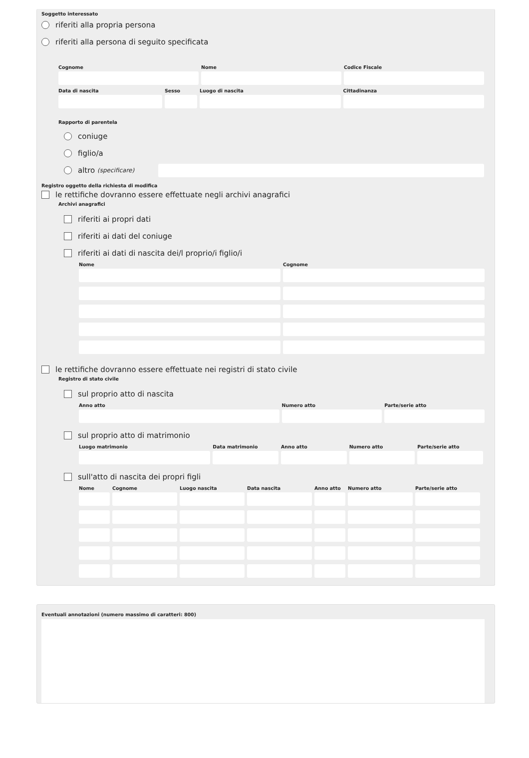Soggetto interessato
riferiti alla propria persona
riferiti alla persona di seguito specificata
Cognome Nome Codice Fiscale
Data di nascita Sesso Luogo di nascita Cittadinanza
Rapporto di parentela
coniuge
figlio/a
altro (specificare)
Registro oggetto della richiesta di modifica
le rettifiche dovranno essere effettuate negli archivi anagrafici
Archivi anagrafici
riferiti ai propri dati
riferiti ai dati del coniuge
riferiti ai dati di nascita dei/l proprio/i figlio/i
Nome Cognome
le rettifiche dovranno essere effettuate nei registri di stato civile
Registro di stato civile
sul proprio atto di nascita
Anno atto Numero atto Parte/serie atto
sul proprio atto di matrimonio
Luogo matrimonio Data matrimonio Anno atto Numero atto Parte/serie atto
sull'atto di nascita dei propri figli
Nome Cognome Luogo nascita Data nascita Anno atto Numero atto Parte/serie atto
Eventuali annotazioni (numero massimo di caratteri: 800)